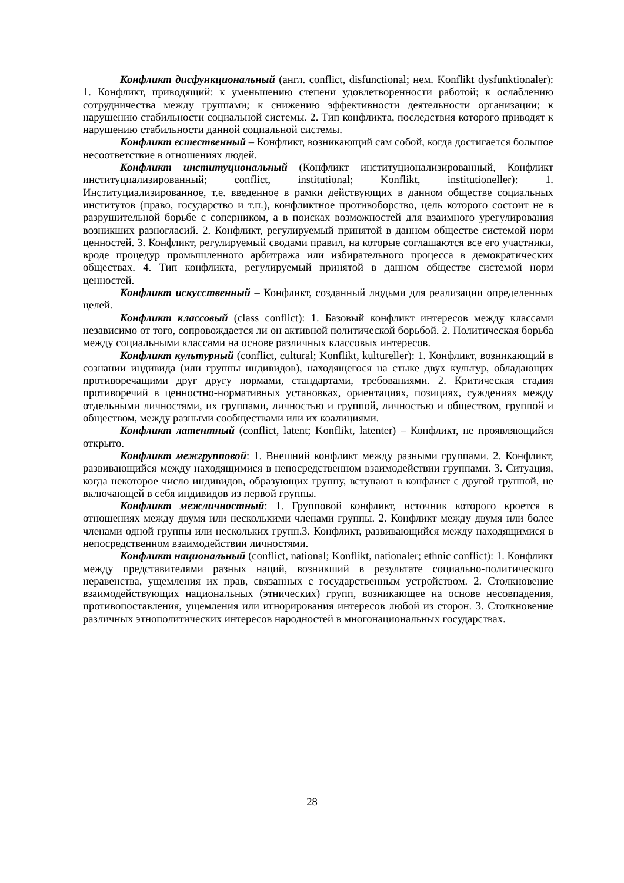Конфликт дисфункциональный (англ. conflict, disfunctional; нем. Konflikt dysfunktionaler): 1. Конфликт, приводящий: к уменьшению степени удовлетворенности работой; к ослаблению сотрудничества между группами; к снижению эффективности деятельности организации; к нарушению стабильности социальной системы. 2. Тип конфликта, последствия которого приводят к нарушению стабильности данной социальной системы.
Конфликт естественный – Конфликт, возникающий сам собой, когда достигается большое несоответствие в отношениях людей.
Конфликт институциональный (Конфликт институционализированный, Конфликт институциализированный; conflict, institutional; Konflikt, institutioneller): 1. Институциализированное, т.е. введенное в рамки действующих в данном обществе социальных институтов (право, государство и т.п.), конфликтное противоборство, цель которого состоит не в разрушительной борьбе с соперником, а в поисках возможностей для взаимного урегулирования возникших разногласий. 2. Конфликт, регулируемый принятой в данном обществе системой норм ценностей. 3. Конфликт, регулируемый сводами правил, на которые соглашаются все его участники, вроде процедур промышленного арбитража или избирательного процесса в демократических обществах. 4. Тип конфликта, регулируемый принятой в данном обществе системой норм ценностей.
Конфликт искусственный – Конфликт, созданный людьми для реализации определенных целей.
Конфликт классовый (class conflict): 1. Базовый конфликт интересов между классами независимо от того, сопровождается ли он активной политической борьбой. 2. Политическая борьба между социальными классами на основе различных классовых интересов.
Конфликт культурный (conflict, cultural; Konflikt, kultureller): 1. Конфликт, возникающий в сознании индивида (или группы индивидов), находящегося на стыке двух культур, обладающих противоречащими друг другу нормами, стандартами, требованиями. 2. Критическая стадия противоречий в ценностно-нормативных установках, ориентациях, позициях, суждениях между отдельными личностями, их группами, личностью и группой, личностью и обществом, группой и обществом, между разными сообществами или их коалициями.
Конфликт латентный (conflict, latent; Konflikt, latenter) – Конфликт, не проявляющийся открыто.
Конфликт межгрупповой: 1. Внешний конфликт между разными группами. 2. Конфликт, развивающийся между находящимися в непосредственном взаимодействии группами. 3. Ситуация, когда некоторое число индивидов, образующих группу, вступают в конфликт с другой группой, не включающей в себя индивидов из первой группы.
Конфликт межличностный: 1. Групповой конфликт, источник которого кроется в отношениях между двумя или несколькими членами группы. 2. Конфликт между двумя или более членами одной группы или нескольких групп.3. Конфликт, развивающийся между находящимися в непосредственном взаимодействии личностями.
Конфликт национальный (conflict, national; Konflikt, nationaler; ethnic conflict): 1. Конфликт между представителями разных наций, возникший в результате социально-политического неравенства, ущемления их прав, связанных с государственным устройством. 2. Столкновение взаимодействующих национальных (этнических) групп, возникающее на основе несовпадения, противопоставления, ущемления или игнорирования интересов любой из сторон. 3. Столкновение различных этнополитических интересов народностей в многонациональных государствах.
28